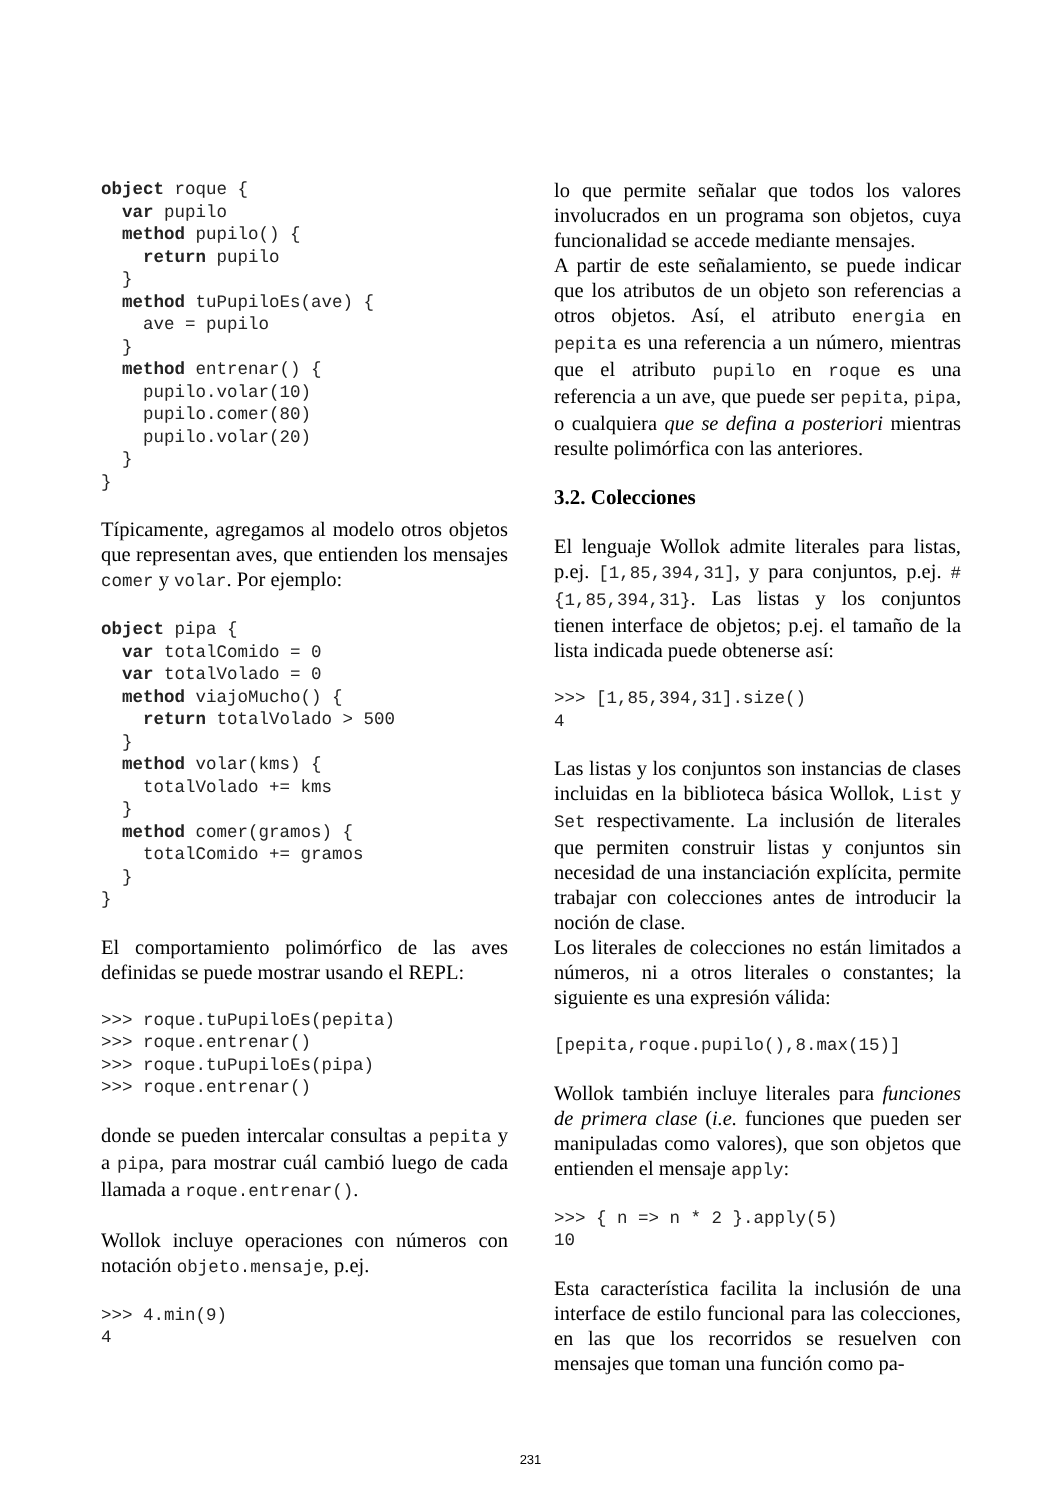object roque {
  var pupilo
  method pupilo() {
    return pupilo
  }
  method tuPupiloEs(ave) {
    ave = pupilo
  }
  method entrenar() {
    pupilo.volar(10)
    pupilo.comer(80)
    pupilo.volar(20)
  }
}
Típicamente, agregamos al modelo otros objetos que representan aves, que entienden los mensajes comer y volar. Por ejemplo:
object pipa {
  var totalComido = 0
  var totalVolado = 0
  method viajoMucho() {
    return totalVolado > 500
  }
  method volar(kms) {
    totalVolado += kms
  }
  method comer(gramos) {
    totalComido += gramos
  }
}
El comportamiento polimórfico de las aves definidas se puede mostrar usando el REPL:
>>> roque.tuPupiloEs(pepita)
>>> roque.entrenar()
>>> roque.tuPupiloEs(pipa)
>>> roque.entrenar()
donde se pueden intercalar consultas a pepita y a pipa, para mostrar cuál cambió luego de cada llamada a roque.entrenar().
Wollok incluye operaciones con números con notación objeto.mensaje, p.ej.
>>> 4.min(9)
4
lo que permite señalar que todos los valores involucrados en un programa son objetos, cuya funcionalidad se accede mediante mensajes.
A partir de este señalamiento, se puede indicar que los atributos de un objeto son referencias a otros objetos. Así, el atributo energia en pepita es una referencia a un número, mientras que el atributo pupilo en roque es una referencia a un ave, que puede ser pepita, pipa, o cualquiera que se defina a posteriori mientras resulte polimórfica con las anteriores.
3.2. Colecciones
El lenguaje Wollok admite literales para listas, p.ej. [1,85,394,31], y para conjuntos, p.ej. #{1,85,394,31}. Las listas y los conjuntos tienen interface de objetos; p.ej. el tamaño de la lista indicada puede obtenerse así:
>>> [1,85,394,31].size()
4
Las listas y los conjuntos son instancias de clases incluidas en la biblioteca básica Wollok, List y Set respectivamente. La inclusión de literales que permiten construir listas y conjuntos sin necesidad de una instanciación explícita, permite trabajar con colecciones antes de introducir la noción de clase.
Los literales de colecciones no están limitados a números, ni a otros literales o constantes; la siguiente es una expresión válida:
[pepita,roque.pupilo(),8.max(15)]
Wollok también incluye literales para funciones de primera clase (i.e. funciones que pueden ser manipuladas como valores), que son objetos que entienden el mensaje apply:
>>> { n => n * 2 }.apply(5)
10
Esta característica facilita la inclusión de una interface de estilo funcional para las colecciones, en las que los recorridos se resuelven con mensajes que toman una función como pa-
231